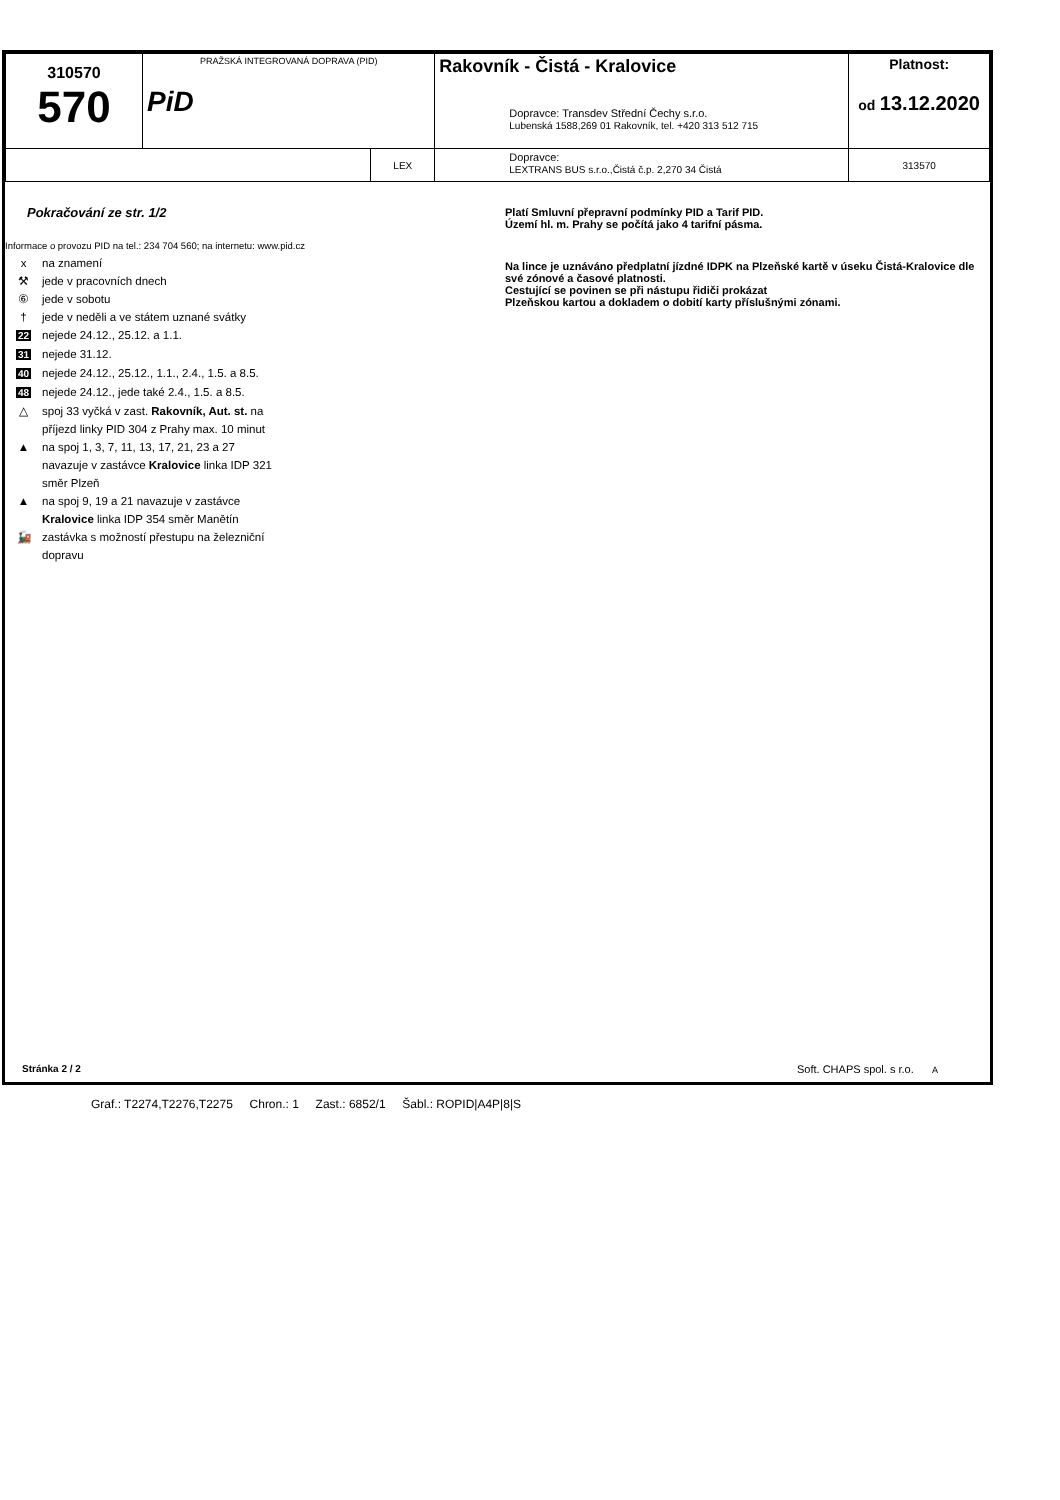| 310570 570 | PRAŽSKÁ INTEGROVANÁ DOPRAVA (PID) PiD | | Rakovník - Čistá - Kralovice Dopravce: Transdev Střední Čechy s.r.o. Lubenská 1588,269 01 Rakovník, tel. +420 313 512 715 | Platnost: od 13.12.2020 |
| | | LEX | Dopravce: LEXTRANS BUS s.r.o.,Čistá č.p. 2,270 34 Čistá | 313570 |
Pokračování ze str. 1/2
Informace o provozu PID na tel.: 234 704 560; na internetu: www.pid.cz
x na znamení
⚒ jede v pracovních dnech
⑥ jede v sobotu
† jede v neděli a ve státem uznané svátky
22 nejede 24.12., 25.12. a 1.1.
31 nejede 31.12.
40 nejede 24.12., 25.12., 1.1., 2.4., 1.5. a 8.5.
48 nejede 24.12., jede také 2.4., 1.5. a 8.5.
△ spoj 33 vyčká v zast. Rakovník, Aut. st. na příjezd linky PID 304 z Prahy max. 10 minut
▲ na spoj 1, 3, 7, 11, 13, 17, 21, 23 a 27 navazuje v zastávce Kralovice linka IDP 321 směr Plzeň
▲ na spoj 9, 19 a 21 navazuje v zastávce Kralovice linka IDP 354 směr Manětín
🚂 zastávka s možností přestupu na železniční dopravu
Platí Smluvní přepravní podmínky PID a Tarif PID.
Území hl. m. Prahy se počítá jako 4 tarifní pásma.
Na lince je uznáváno předplatní jízdné IDPK na Plzeňské kartě v úseku Čistá-Kralovice dle své zónové a časové platnosti.
Cestující se povinen se při nástupu řidiči prokázat
Plzeňskou kartou a dokladem o dobití karty příslušnými zónami.
Stránka 2 / 2
Soft. CHAPS spol. s r.o. A
Graf.: T2274,T2276,T2275 Chron.: 1 Zast.: 6852/1 Šabl.: ROPID|A4P|8|S